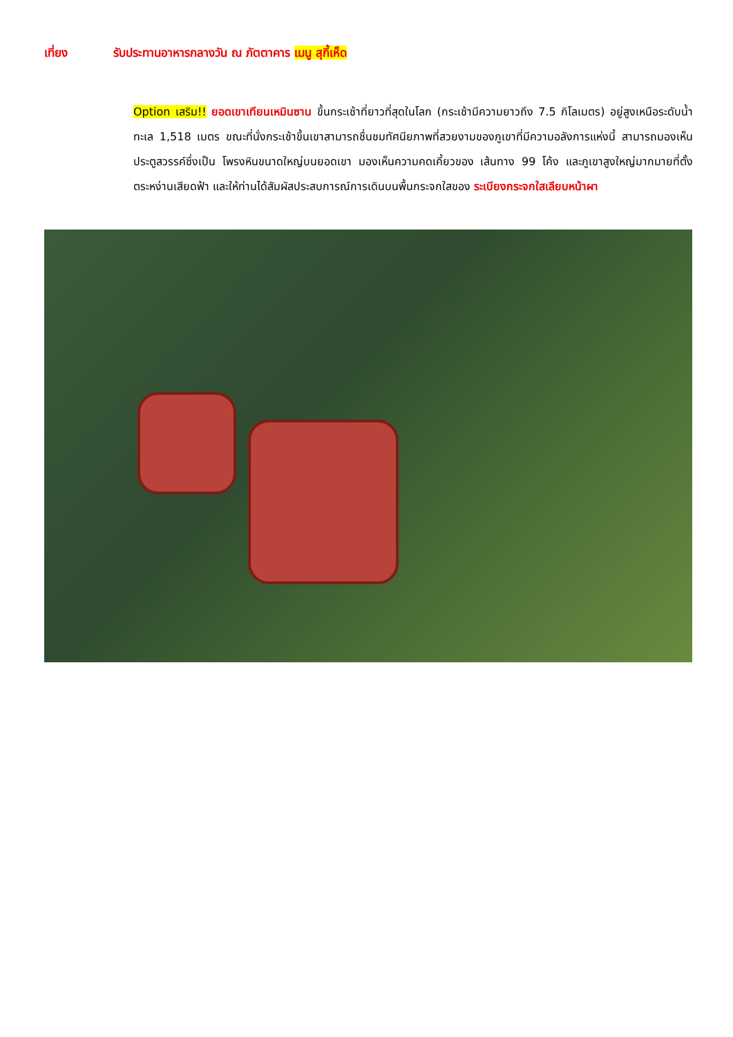เที่ยง รับประทานอาหารกลางวัน ณ ภัตตาคาร เมนู สุกี้เห็ด
Option เสริม!! ยอดเขาเทียนเหมินซาน ขึ้นกระเช้าที่ยาวที่สุดในโลก (กระเช้ามีความยาวถึง 7.5 กิโลเมตร) อยู่สูงเหนือระดับน้ำทะเล 1,518 เมตร ขณะที่นั่งกระเช้าขึ้นเขาสามารถชื่นชมทัศนียภาพที่สวยงามของภูเขาที่มีความอลังการแห่งนี้ สามารถมองเห็นประตูสวรรค์ซึ่งเป็น โพรงหินขนาดใหญ่บนยอดเขา มองเห็นความคดเคี้ยวของ เส้นทาง 99 โค้ง และภูเขาสูงใหญ่มากมายที่ตั้งตระหง่านเสียดฟ้า และให้ท่านได้สัมผัสประสบการณ์การเดินบนพื้นกระจกใสของ ระเบียงกระจกใสเลียบหน้าผา